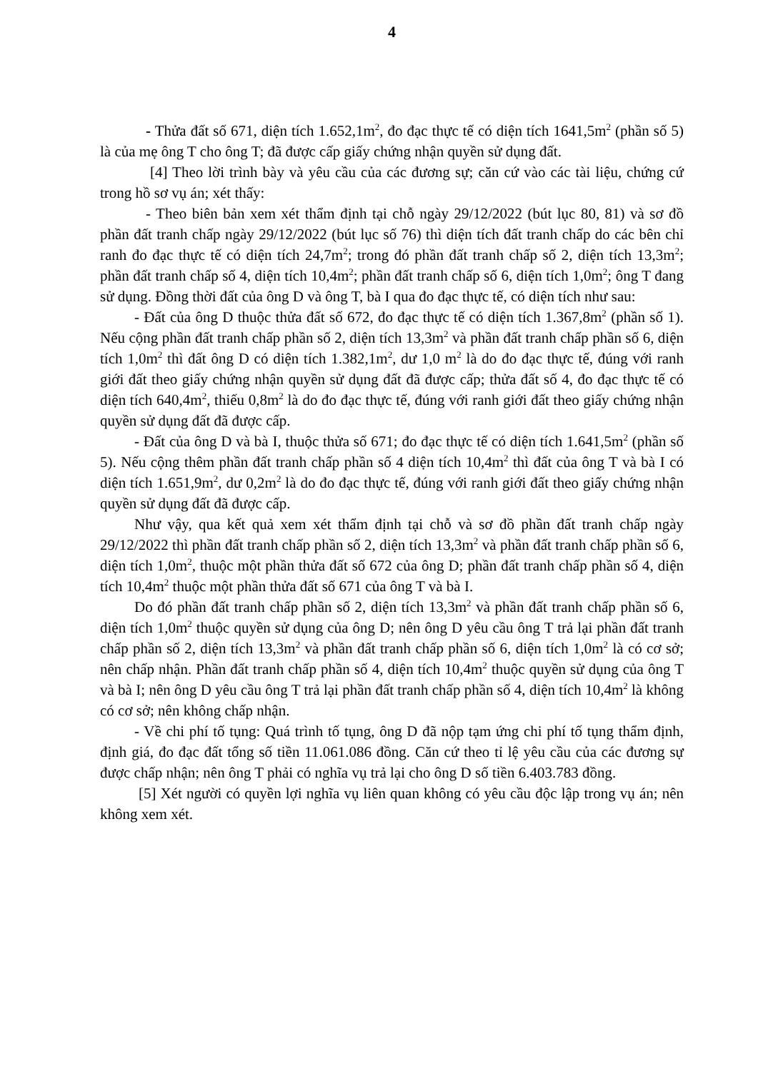4
- Thửa đất số 671, diện tích 1.652,1m<sup>2</sup>, đo đạc thực tế có diện tích 1641,5m<sup>2</sup> (phần số 5) là của mẹ ông T cho ông T; đã được cấp giấy chứng nhận quyền sử dụng đất.
[4] Theo lời trình bày và yêu cầu của các đương sự; căn cứ vào các tài liệu, chứng cứ trong hồ sơ vụ án; xét thấy:
- Theo biên bản xem xét thẩm định tại chỗ ngày 29/12/2022 (bút lục 80, 81) và sơ đồ phần đất tranh chấp ngày 29/12/2022 (bút lục số 76) thì diện tích đất tranh chấp do các bên chỉ ranh đo đạc thực tế có diện tích 24,7m<sup>2</sup>; trong đó phần đất tranh chấp số 2, diện tích 13,3m<sup>2</sup>; phần đất tranh chấp số 4, diện tích 10,4m<sup>2</sup>; phần đất tranh chấp số 6, diện tích 1,0m<sup>2</sup>; ông T đang sử dụng. Đồng thời đất của ông D và ông T, bà I qua đo đạc thực tế, có diện tích như sau:
- Đất của ông D thuộc thửa đất số 672, đo đạc thực tế có diện tích 1.367,8m<sup>2</sup> (phần số 1). Nếu cộng phần đất tranh chấp phần số 2, diện tích 13,3m<sup>2</sup> và phần đất tranh chấp phần số 6, diện tích 1,0m<sup>2</sup> thì đất ông D có diện tích 1.382,1m<sup>2</sup>, dư 1,0 m<sup>2</sup> là do đo đạc thực tế, đúng với ranh giới đất theo giấy chứng nhận quyền sử dụng đất đã được cấp; thửa đất số 4, đo đạc thực tế có diện tích 640,4m<sup>2</sup>, thiếu 0,8m<sup>2</sup> là do đo đạc thực tế, đúng với ranh giới đất theo giấy chứng nhận quyền sử dụng đất đã được cấp.
- Đất của ông D và bà I, thuộc thửa số 671; đo đạc thực tế có diện tích 1.641,5m<sup>2</sup> (phần số 5). Nếu cộng thêm phần đất tranh chấp phần số 4 diện tích 10,4m<sup>2</sup> thì đất của ông T và bà I có diện tích 1.651,9m<sup>2</sup>, dư 0,2m<sup>2</sup> là do đo đạc thực tế, đúng với ranh giới đất theo giấy chứng nhận quyền sử dụng đất đã được cấp.
Như vậy, qua kết quả xem xét thẩm định tại chỗ và sơ đồ phần đất tranh chấp ngày 29/12/2022 thì phần đất tranh chấp phần số 2, diện tích 13,3m<sup>2</sup> và phần đất tranh chấp phần số 6, diện tích 1,0m<sup>2</sup>, thuộc một phần thửa đất số 672 của ông D; phần đất tranh chấp phần số 4, diện tích 10,4m<sup>2</sup> thuộc một phần thửa đất số 671 của ông T và bà I.
Do đó phần đất tranh chấp phần số 2, diện tích 13,3m<sup>2</sup> và phần đất tranh chấp phần số 6, diện tích 1,0m<sup>2</sup> thuộc quyền sử dụng của ông D; nên ông D yêu cầu ông T trả lại phần đất tranh chấp phần số 2, diện tích 13,3m<sup>2</sup> và phần đất tranh chấp phần số 6, diện tích 1,0m<sup>2</sup> là có cơ sở; nên chấp nhận. Phần đất tranh chấp phần số 4, diện tích 10,4m<sup>2</sup> thuộc quyền sử dụng của ông T và bà I; nên ông D yêu cầu ông T trả lại phần đất tranh chấp phần số 4, diện tích 10,4m<sup>2</sup> là không có cơ sở; nên không chấp nhận.
- Về chi phí tố tụng: Quá trình tố tụng, ông D đã nộp tạm ứng chi phí tố tụng thẩm định, định giá, đo đạc đất tổng số tiền 11.061.086 đồng. Căn cứ theo tỉ lệ yêu cầu của các đương sự được chấp nhận; nên ông T phải có nghĩa vụ trả lại cho ông D số tiền 6.403.783 đồng.
[5] Xét người có quyền lợi nghĩa vụ liên quan không có yêu cầu độc lập trong vụ án; nên không xem xét.